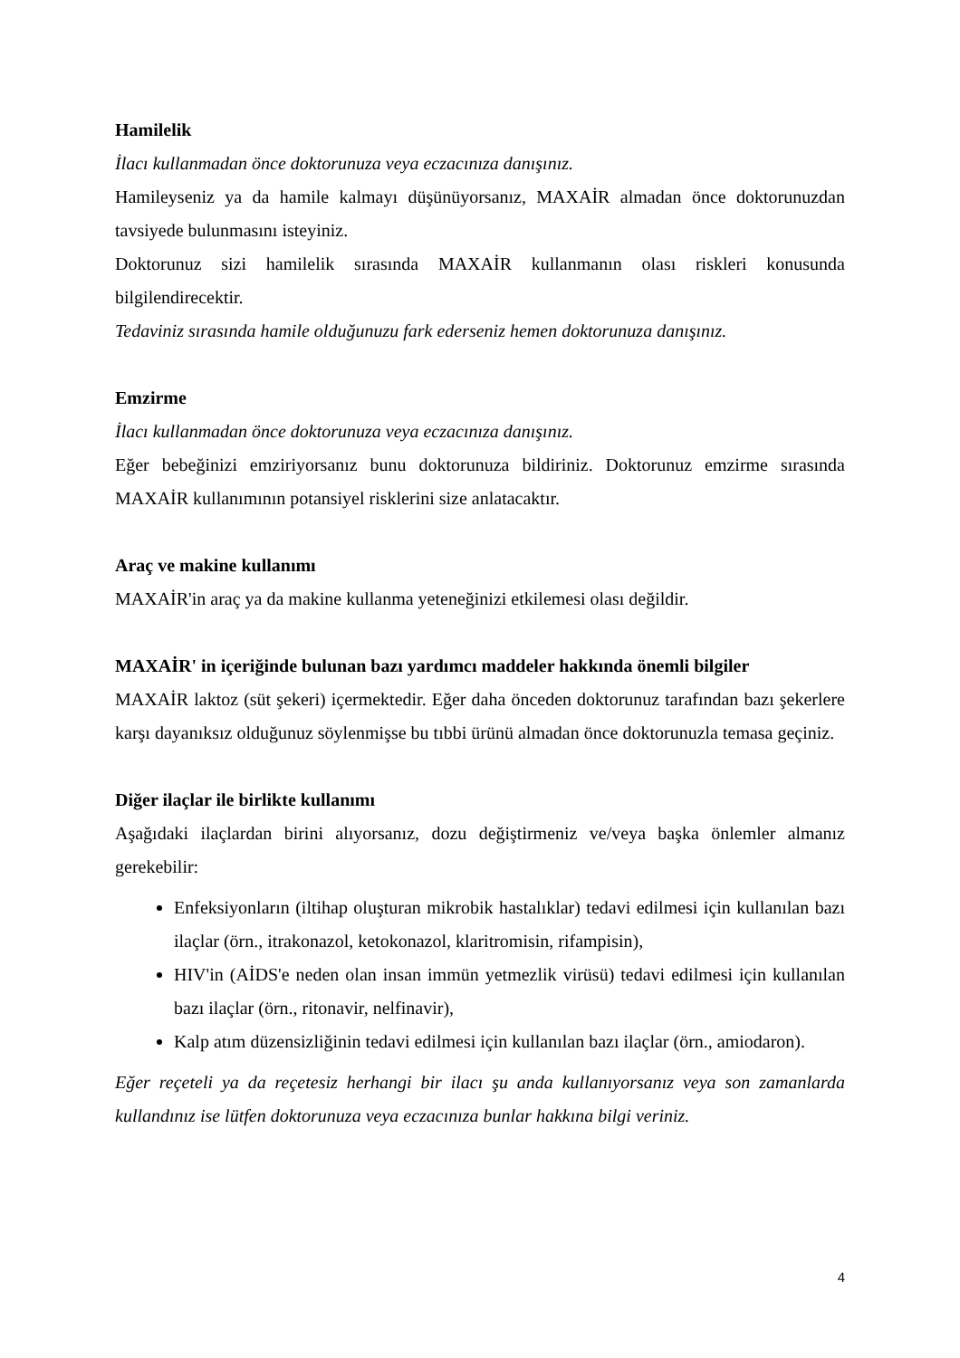Hamilelik
İlacı kullanmadan önce doktorunuza veya eczacınıza danışınız.
Hamileyseniz ya da hamile kalmayı düşünüyorsanız, MAXAİR almadan önce doktorunuzdan tavsiyede bulunmasını isteyiniz.
Doktorunuz sizi hamilelik sırasında MAXAİR kullanmanın olası riskleri konusunda bilgilendirecektir.
Tedaviniz sırasında hamile olduğunuzu fark ederseniz hemen doktorunuza danışınız.
Emzirme
İlacı kullanmadan önce doktorunuza veya eczacınıza danışınız.
Eğer bebeğinizi emziriyorsanız bunu doktorunuza bildiriniz. Doktorunuz emzirme sırasında MAXAİR kullanımının potansiyel risklerini size anlatacaktır.
Araç ve makine kullanımı
MAXAİR'in araç ya da makine kullanma yeteneğinizi etkilemesi olası değildir.
MAXAİR' in içeriğinde bulunan bazı yardımcı maddeler hakkında önemli bilgiler
MAXAİR laktoz (süt şekeri) içermektedir. Eğer daha önceden doktorunuz tarafından bazı şekerlere karşı dayanıksız olduğunuz söylenmişse bu tıbbi ürünü almadan önce doktorunuzla temasa geçiniz.
Diğer ilaçlar ile birlikte kullanımı
Aşağıdaki ilaçlardan birini alıyorsanız, dozu değiştirmeniz ve/veya başka önlemler almanız gerekebilir:
Enfeksiyonların (iltihap oluşturan mikrobik hastalıklar) tedavi edilmesi için kullanılan bazı ilaçlar (örn., itrakonazol, ketokonazol, klaritromisin, rifampisin),
HIV'in (AİDS'e neden olan insan immün yetmezlik virüsü) tedavi edilmesi için kullanılan bazı ilaçlar (örn., ritonavir, nelfinavir),
Kalp atım düzensizliğinin tedavi edilmesi için kullanılan bazı ilaçlar (örn., amiodaron).
Eğer reçeteli ya da reçetesiz herhangi bir ilacı şu anda kullanıyorsanız veya son zamanlarda kullandınız ise lütfen doktorunuza veya eczacınıza bunlar hakkına bilgi veriniz.
4